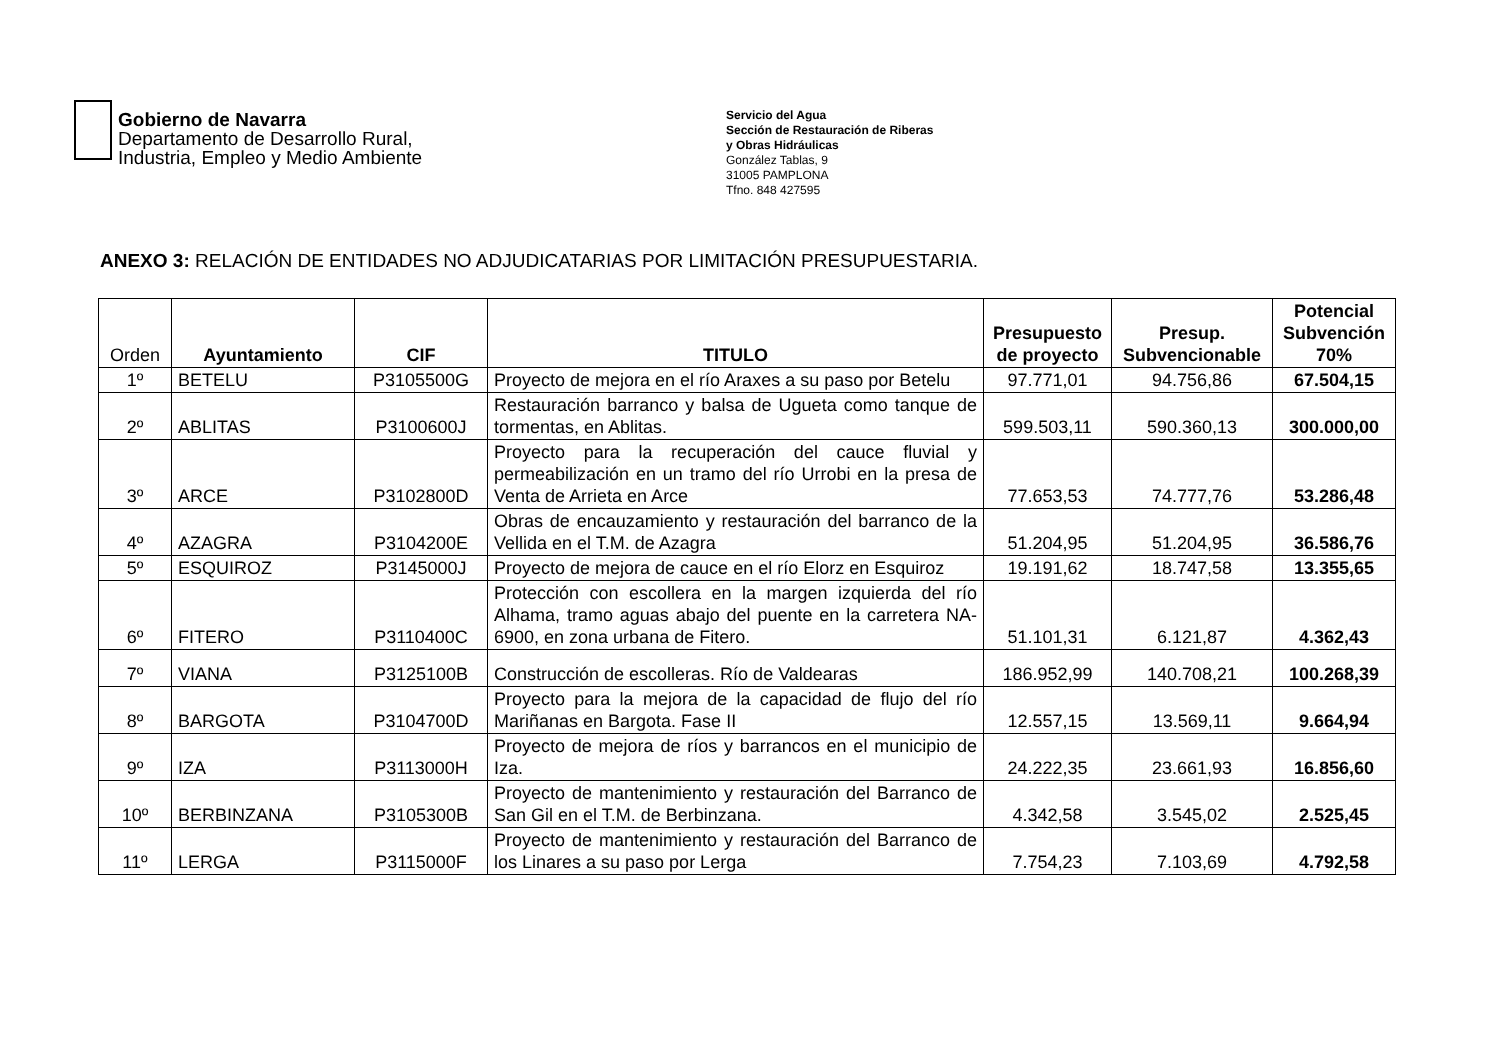Gobierno de Navarra
Departamento de Desarrollo Rural,
Industria, Empleo y Medio Ambiente
Servicio del Agua
Sección de Restauración de Riberas
y Obras Hidráulicas
González Tablas, 9
31005 PAMPLONA
Tfno. 848 427595
ANEXO 3: RELACIÓN DE ENTIDADES NO ADJUDICATARIAS POR LIMITACIÓN PRESUPUESTARIA.
| Orden | Ayuntamiento | CIF | TITULO | Presupuesto de proyecto | Presup. Subvencionable | Potencial Subvención 70% |
| --- | --- | --- | --- | --- | --- | --- |
| 1º | BETELU | P3105500G | Proyecto de mejora en el río Araxes a su paso por Betelu | 97.771,01 | 94.756,86 | 67.504,15 |
| 2º | ABLITAS | P3100600J | Restauración barranco y balsa de Ugueta como tanque de tormentas, en Ablitas. | 599.503,11 | 590.360,13 | 300.000,00 |
| 3º | ARCE | P3102800D | Proyecto para la recuperación del cauce fluvial y permeabilización en un tramo del río Urrobi en la presa de Venta de Arrieta en Arce | 77.653,53 | 74.777,76 | 53.286,48 |
| 4º | AZAGRA | P3104200E | Obras de encauzamiento y restauración del barranco de la Vellida en el T.M. de Azagra | 51.204,95 | 51.204,95 | 36.586,76 |
| 5º | ESQUIROZ | P3145000J | Proyecto de mejora de cauce en el río Elorz en Esquiroz | 19.191,62 | 18.747,58 | 13.355,65 |
| 6º | FITERO | P3110400C | Protección con escollera en la margen izquierda del río Alhama, tramo aguas abajo del puente en la carretera NA-6900, en zona urbana de Fitero. | 51.101,31 | 6.121,87 | 4.362,43 |
| 7º | VIANA | P3125100B | Construcción de escolleras. Río de Valdearas | 186.952,99 | 140.708,21 | 100.268,39 |
| 8º | BARGOTA | P3104700D | Proyecto para la mejora de la capacidad de flujo del río Mariñanas en Bargota. Fase II | 12.557,15 | 13.569,11 | 9.664,94 |
| 9º | IZA | P3113000H | Proyecto de mejora de ríos y barrancos en el municipio de Iza. | 24.222,35 | 23.661,93 | 16.856,60 |
| 10º | BERBINZANA | P3105300B | Proyecto de mantenimiento y restauración del Barranco de San Gil en el T.M. de Berbinzana. | 4.342,58 | 3.545,02 | 2.525,45 |
| 11º | LERGA | P3115000F | Proyecto de mantenimiento y restauración del Barranco de los Linares a su paso por Lerga | 7.754,23 | 7.103,69 | 4.792,58 |